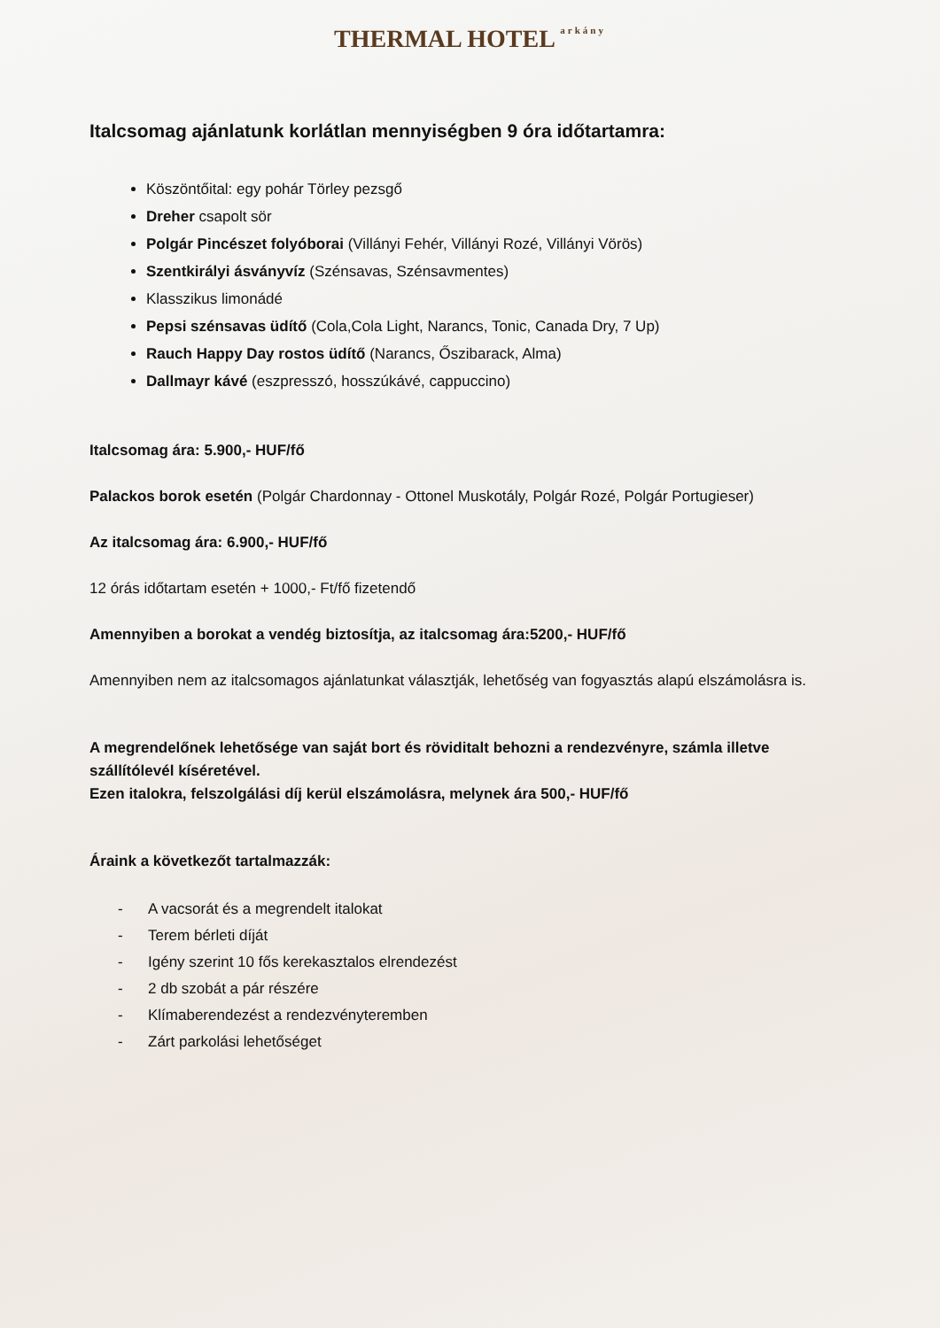THERMAL HOTEL arkány
Italcsomag ajánlatunk korlátlan mennyiségben 9 óra időtartamra:
Köszöntőital: egy pohár Törley pezsgő
Dreher csapolt sör
Polgár Pincészet folyóborai (Villányi Fehér, Villányi Rozé, Villányi Vörös)
Szentkirályi ásványvíz (Szénsavas, Szénsavmentes)
Klasszikus limonádé
Pepsi szénsavas üdítő (Cola,Cola Light, Narancs, Tonic, Canada Dry, 7 Up)
Rauch Happy Day rostos üdítő (Narancs, Őszibarack, Alma)
Dallmayr kávé (eszpresszó, hosszúkávé, cappuccino)
Italcsomag ára: 5.900,- HUF/fő
Palackos borok esetén (Polgár Chardonnay - Ottonel Muskotály, Polgár Rozé, Polgár Portugieser)
Az italcsomag ára: 6.900,- HUF/fő
12 órás időtartam esetén + 1000,- Ft/fő fizetendő
Amennyiben a borokat a vendég biztosítja, az italcsomag ára:5200,- HUF/fő
Amennyiben nem az italcsomagos ajánlatunkat választják, lehetőség van fogyasztás alapú elszámolásra is.
A megrendelőnek lehetősége van saját bort és röviditalt behozni a rendezvényre, számla illetve szállítólevél kíséretével.
Ezen italokra, felszolgálási díj kerül elszámolásra, melynek ára 500,- HUF/fő
Áraink a következőt tartalmazzák:
- A vacsorát és a megrendelt italokat
- Terem bérleti díját
- Igény szerint 10 fős kerekasztalos elrendezést
- 2 db szobát a pár részére
- Klímaberendezést a rendezvényteremben
- Zárt parkolási lehetőséget